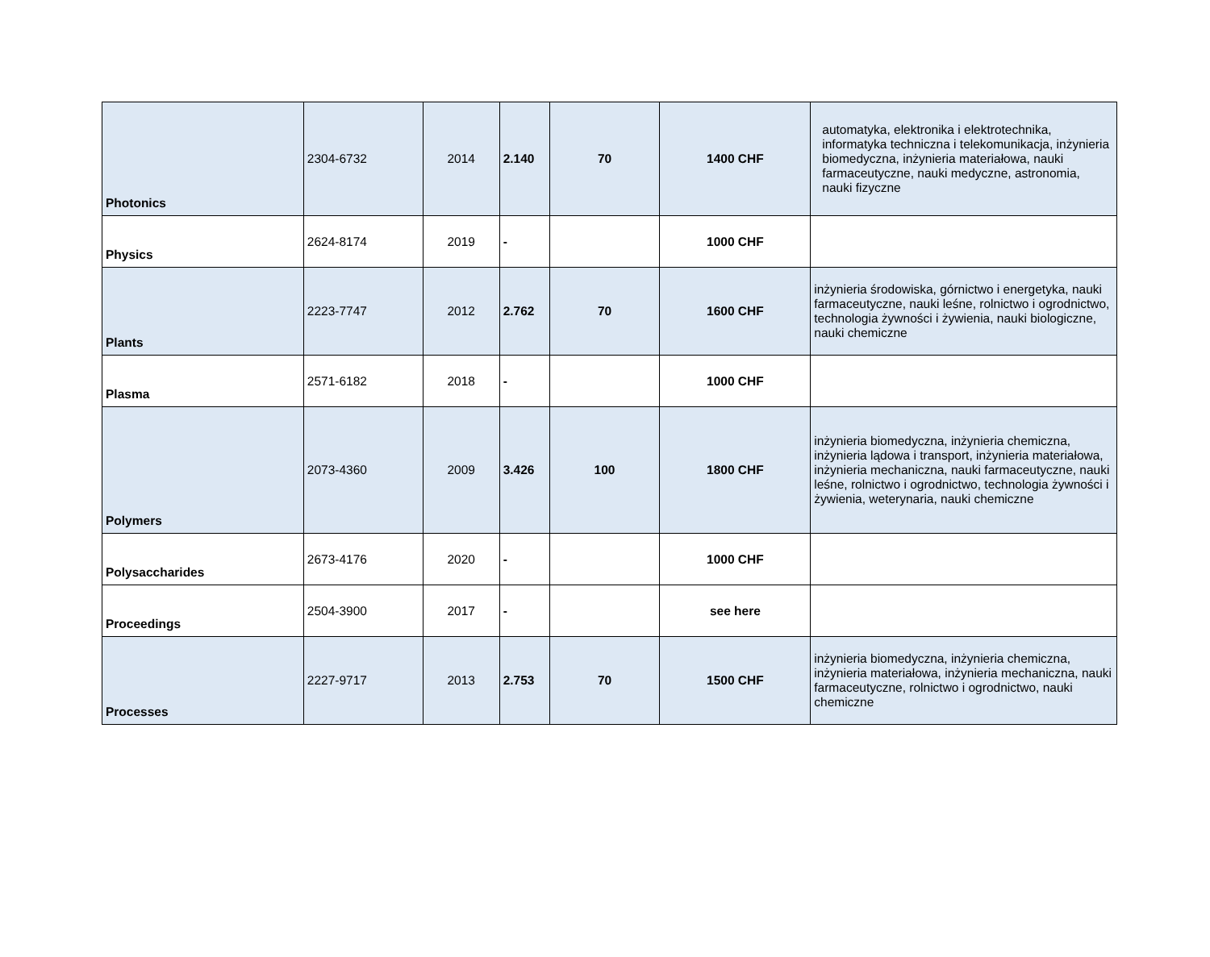| Photonics | 2304-6732 | 2014 | 2.140 | 70 | 1400 CHF | automatyka, elektronika i elektrotechnika, informatyka techniczna i telekomunikacja, inżynieria biomedyczna, inżynieria materiałowa, nauki farmaceutyczne, nauki medyczne, astronomia, nauki fizyczne |
| Physics | 2624-8174 | 2019 | - | | 1000 CHF | |
| Plants | 2223-7747 | 2012 | 2.762 | 70 | 1600 CHF | inżynieria środowiska, górnictwo i energetyka, nauki farmaceutyczne, nauki leśne, rolnictwo i ogrodnictwo, technologia żywności i żywienia, nauki biologiczne, nauki chemiczne |
| Plasma | 2571-6182 | 2018 | - | | 1000 CHF | |
| Polymers | 2073-4360 | 2009 | 3.426 | 100 | 1800 CHF | inżynieria biomedyczna, inżynieria chemiczna, inżynieria lądowa i transport, inżynieria materiałowa, inżynieria mechaniczna, nauki farmaceutyczne, nauki leśne, rolnictwo i ogrodnictwo, technologia żywności i żywienia, weterynaria, nauki chemiczne |
| Polysaccharides | 2673-4176 | 2020 | - | | 1000 CHF | |
| Proceedings | 2504-3900 | 2017 | - | | see here | |
| Processes | 2227-9717 | 2013 | 2.753 | 70 | 1500 CHF | inżynieria biomedyczna, inżynieria chemiczna, inżynieria materiałowa, inżynieria mechaniczna, nauki farmaceutyczne, rolnictwo i ogrodnictwo, nauki chemiczne |